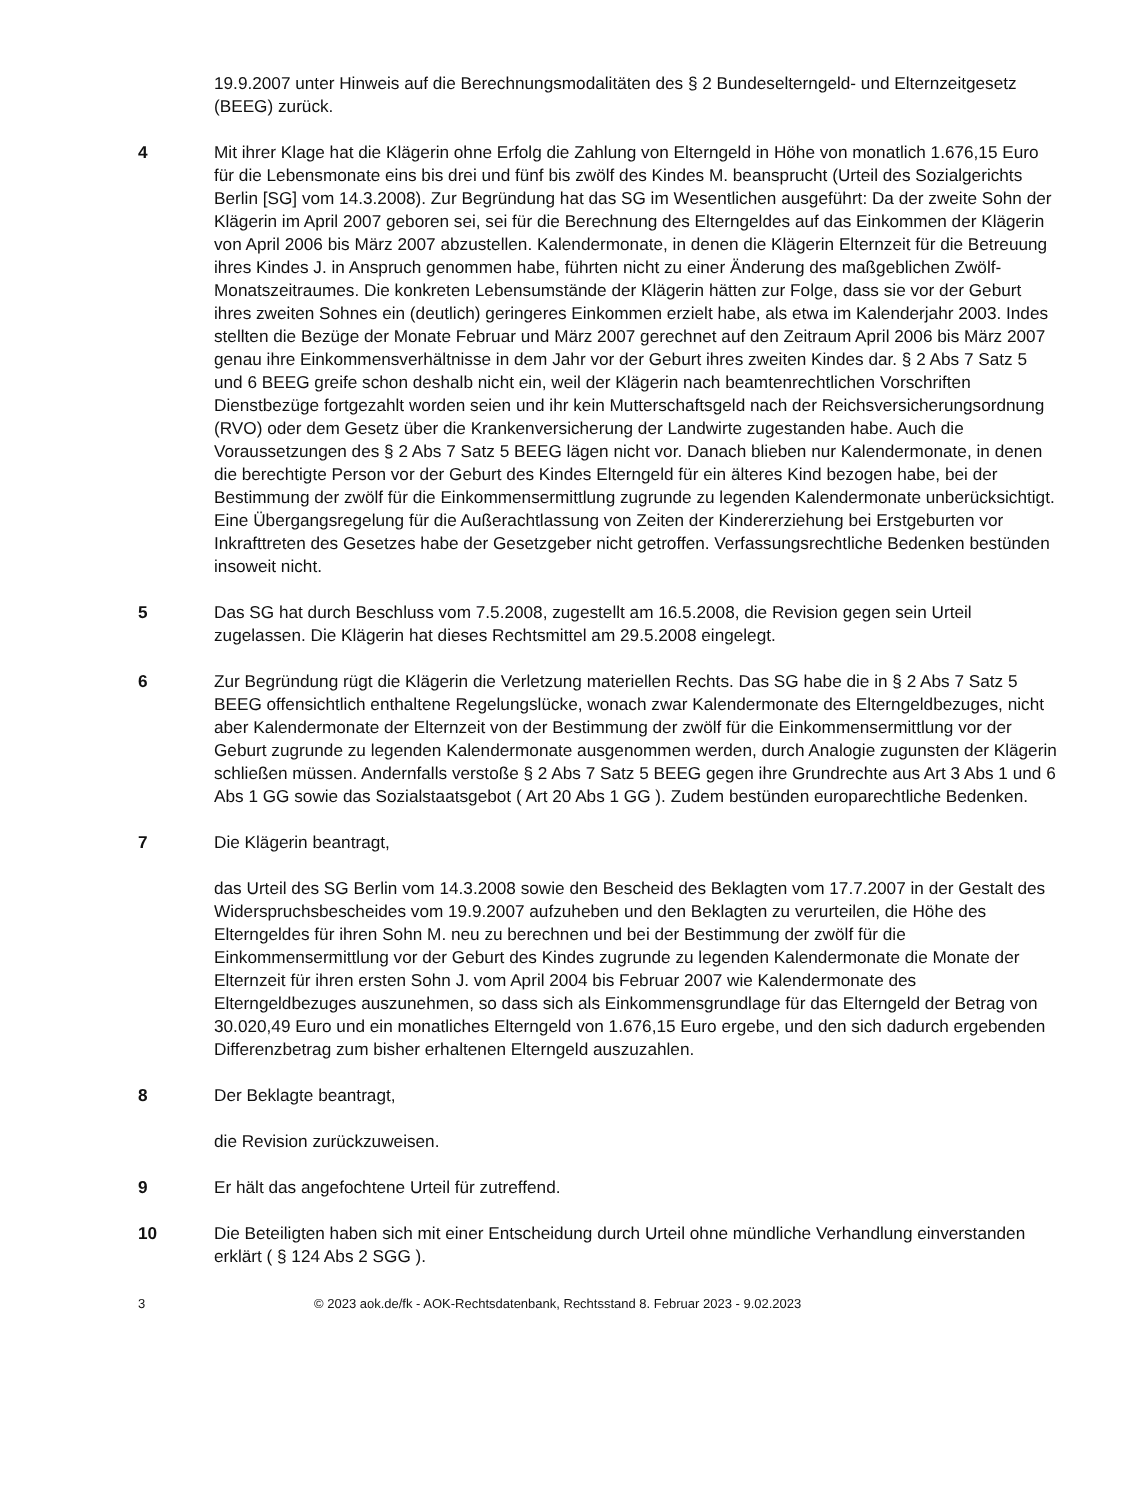19.9.2007 unter Hinweis auf die Berechnungsmodalitäten des § 2 Bundeselterngeld- und Elternzeitgesetz (BEEG) zurück.
4 Mit ihrer Klage hat die Klägerin ohne Erfolg die Zahlung von Elterngeld in Höhe von monatlich 1.676,15 Euro für die Lebensmonate eins bis drei und fünf bis zwölf des Kindes M. beansprucht (Urteil des Sozialgerichts Berlin [SG] vom 14.3.2008). Zur Begründung hat das SG im Wesentlichen ausgeführt: Da der zweite Sohn der Klägerin im April 2007 geboren sei, sei für die Berechnung des Elterngeldes auf das Einkommen der Klägerin von April 2006 bis März 2007 abzustellen. Kalendermonate, in denen die Klägerin Elternzeit für die Betreuung ihres Kindes J. in Anspruch genommen habe, führten nicht zu einer Änderung des maßgeblichen Zwölf-Monatszeitraumes. Die konkreten Lebensumstände der Klägerin hätten zur Folge, dass sie vor der Geburt ihres zweiten Sohnes ein (deutlich) geringeres Einkommen erzielt habe, als etwa im Kalenderjahr 2003. Indes stellten die Bezüge der Monate Februar und März 2007 gerechnet auf den Zeitraum April 2006 bis März 2007 genau ihre Einkommensverhältnisse in dem Jahr vor der Geburt ihres zweiten Kindes dar. § 2 Abs 7 Satz 5 und 6 BEEG greife schon deshalb nicht ein, weil der Klägerin nach beamtenrechtlichen Vorschriften Dienstbezüge fortgezahlt worden seien und ihr kein Mutterschaftsgeld nach der Reichsversicherungsordnung (RVO) oder dem Gesetz über die Krankenversicherung der Landwirte zugestanden habe. Auch die Voraussetzungen des § 2 Abs 7 Satz 5 BEEG lägen nicht vor. Danach blieben nur Kalendermonate, in denen die berechtigte Person vor der Geburt des Kindes Elterngeld für ein älteres Kind bezogen habe, bei der Bestimmung der zwölf für die Einkommensermittlung zugrunde zu legenden Kalendermonate unberücksichtigt. Eine Übergangsregelung für die Außerachtlassung von Zeiten der Kindererziehung bei Erstgeburten vor Inkrafttreten des Gesetzes habe der Gesetzgeber nicht getroffen. Verfassungsrechtliche Bedenken bestünden insoweit nicht.
5 Das SG hat durch Beschluss vom 7.5.2008, zugestellt am 16.5.2008, die Revision gegen sein Urteil zugelassen. Die Klägerin hat dieses Rechtsmittel am 29.5.2008 eingelegt.
6 Zur Begründung rügt die Klägerin die Verletzung materiellen Rechts. Das SG habe die in § 2 Abs 7 Satz 5 BEEG offensichtlich enthaltene Regelungslücke, wonach zwar Kalendermonate des Elterngeldbezuges, nicht aber Kalendermonate der Elternzeit von der Bestimmung der zwölf für die Einkommensermittlung vor der Geburt zugrunde zu legenden Kalendermonate ausgenommen werden, durch Analogie zugunsten der Klägerin schließen müssen. Andernfalls verstoße § 2 Abs 7 Satz 5 BEEG gegen ihre Grundrechte aus Art 3 Abs 1 und 6 Abs 1 GG sowie das Sozialstaatsgebot ( Art 20 Abs 1 GG ). Zudem bestünden europarechtliche Bedenken.
7 Die Klägerin beantragt,
das Urteil des SG Berlin vom 14.3.2008 sowie den Bescheid des Beklagten vom 17.7.2007 in der Gestalt des Widerspruchsbescheides vom 19.9.2007 aufzuheben und den Beklagten zu verurteilen, die Höhe des Elterngeldes für ihren Sohn M. neu zu berechnen und bei der Bestimmung der zwölf für die Einkommensermittlung vor der Geburt des Kindes zugrunde zu legenden Kalendermonate die Monate der Elternzeit für ihren ersten Sohn J. vom April 2004 bis Februar 2007 wie Kalendermonate des Elterngeldbezuges auszunehmen, so dass sich als Einkommensgrundlage für das Elterngeld der Betrag von 30.020,49 Euro und ein monatliches Elterngeld von 1.676,15 Euro ergebe, und den sich dadurch ergebenden Differenzbetrag zum bisher erhaltenen Elterngeld auszuzahlen.
8 Der Beklagte beantragt,
die Revision zurückzuweisen.
9 Er hält das angefochtene Urteil für zutreffend.
10 Die Beteiligten haben sich mit einer Entscheidung durch Urteil ohne mündliche Verhandlung einverstanden erklärt ( § 124 Abs 2 SGG ).
3 © 2023 aok.de/fk - AOK-Rechtsdatenbank, Rechtsstand 8. Februar 2023 - 9.02.2023